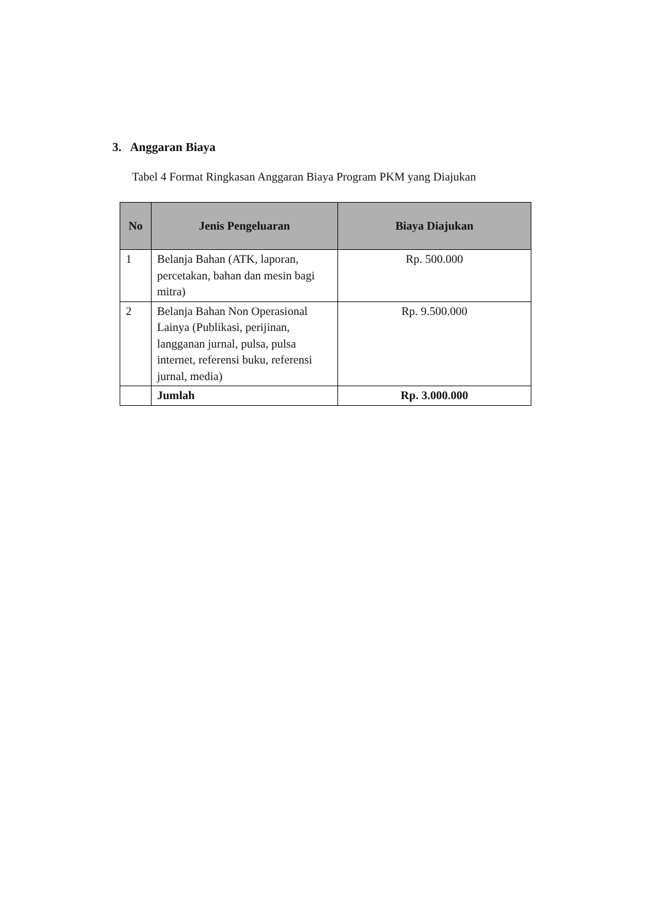3. Anggaran Biaya
Tabel 4 Format Ringkasan Anggaran Biaya Program PKM yang Diajukan
| No | Jenis Pengeluaran | Biaya Diajukan |
| --- | --- | --- |
| 1 | Belanja Bahan (ATK, laporan, percetakan, bahan dan mesin bagi mitra) | Rp. 500.000 |
| 2 | Belanja Bahan Non Operasional Lainya (Publikasi, perijinan, langganan jurnal, pulsa, pulsa internet, referensi buku, referensi jurnal, media) | Rp. 9.500.000 |
| | Jumlah | Rp. 3.000.000 |